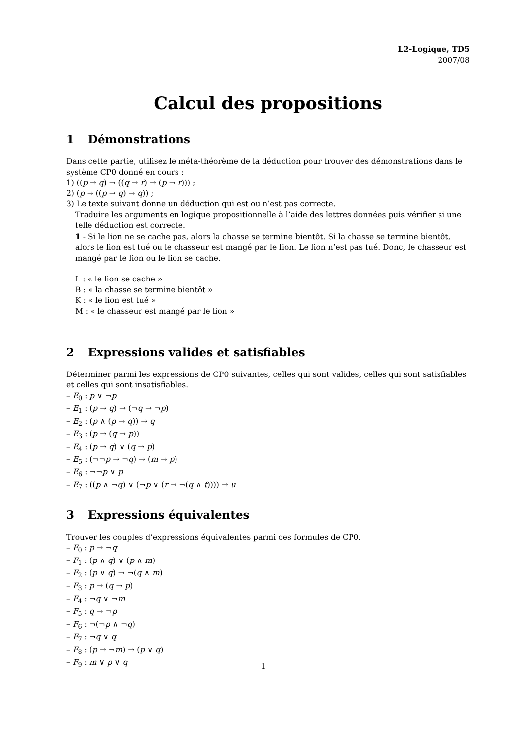L2-Logique, TD5
2007/08
Calcul des propositions
1 Démonstrations
Dans cette partie, utilisez le méta-théorème de la déduction pour trouver des démonstrations dans le système CP0 donné en cours :
1) ((p → q) → ((q → r) → (p → r))) ;
2) (p → ((p → q) → q)) ;
3) Le texte suivant donne un déduction qui est ou n’est pas correcte.
Traduire les arguments en logique propositionnelle à l’aide des lettres données puis vérifier si une telle déduction est correcte.
1 - Si le lion ne se cache pas, alors la chasse se termine bientôt. Si la chasse se termine bientôt, alors le lion est tué ou le chasseur est mangé par le lion. Le lion n’est pas tué. Donc, le chasseur est mangé par le lion ou le lion se cache.
L : « le lion se cache »
B : « la chasse se termine bientôt »
K : « le lion est tué »
M : « le chasseur est mangé par le lion »
2 Expressions valides et satisfiables
Déterminer parmi les expressions de CP0 suivantes, celles qui sont valides, celles qui sont satisfiables et celles qui sont insatisfiables.
– E<sub>0</sub> : p ∨ ¬p
– E<sub>1</sub> : (p → q) → (¬q → ¬p)
– E<sub>2</sub> : (p ∧ (p → q)) → q
– E<sub>3</sub> : (p → (q → p))
– E<sub>4</sub> : (p → q) ∨ (q → p)
– E<sub>5</sub> : (¬¬p → ¬q) → (m → p)
– E<sub>6</sub> : ¬¬p ∨ p
– E<sub>7</sub> : ((p ∧ ¬q) ∨ (¬p ∨ (r → ¬(q ∧ t)))) → u
3 Expressions équivalentes
Trouver les couples d’expressions équivalentes parmi ces formules de CP0.
– F<sub>0</sub> : p → ¬q
– F<sub>1</sub> : (p ∧ q) ∨ (p ∧ m)
– F<sub>2</sub> : (p ∨ q) → ¬(q ∧ m)
– F<sub>3</sub> : p → (q → p)
– F<sub>4</sub> : ¬q ∨ ¬m
– F<sub>5</sub> : q → ¬p
– F<sub>6</sub> : ¬(¬p ∧ ¬q)
– F<sub>7</sub> : ¬q ∨ q
– F<sub>8</sub> : (p → ¬m) → (p ∨ q)
– F<sub>9</sub> : m ∨ p ∨ q
1